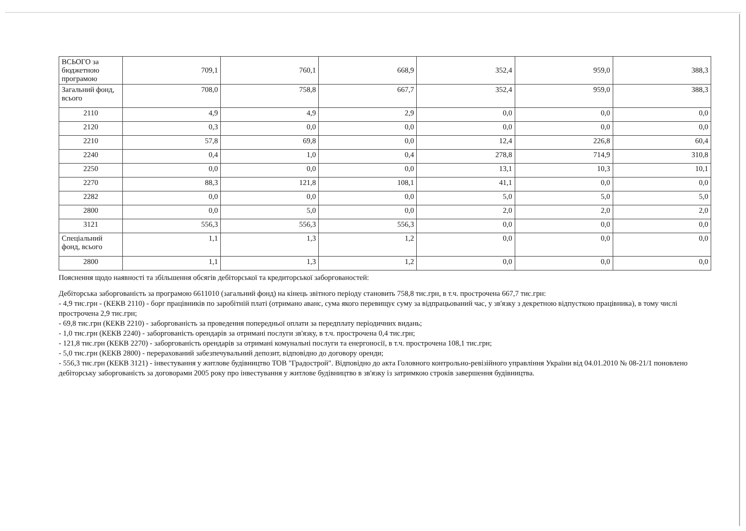| ВСЬОГО за бюджетною програмою | 709,1 | 760,1 | 668,9 | 352,4 | 959,0 | 388,3 |
| Загальний фонд, всього | 708,0 | 758,8 | 667,7 | 352,4 | 959,0 | 388,3 |
| 2110 | 4,9 | 4,9 | 2,9 | 0,0 | 0,0 | 0,0 |
| 2120 | 0,3 | 0,0 | 0,0 | 0,0 | 0,0 | 0,0 |
| 2210 | 57,8 | 69,8 | 0,0 | 12,4 | 226,8 | 60,4 |
| 2240 | 0,4 | 1,0 | 0,4 | 278,8 | 714,9 | 310,8 |
| 2250 | 0,0 | 0,0 | 0,0 | 13,1 | 10,3 | 10,1 |
| 2270 | 88,3 | 121,8 | 108,1 | 41,1 | 0,0 | 0,0 |
| 2282 | 0,0 | 0,0 | 0,0 | 5,0 | 5,0 | 5,0 |
| 2800 | 0,0 | 5,0 | 0,0 | 2,0 | 2,0 | 2,0 |
| 3121 | 556,3 | 556,3 | 556,3 | 0,0 | 0,0 | 0,0 |
| Спеціальний фонд, всього | 1,1 | 1,3 | 1,2 | 0,0 | 0,0 | 0,0 |
| 2800 | 1,1 | 1,3 | 1,2 | 0,0 | 0,0 | 0,0 |
Пояснення щодо наявності та збільшення обсягів дебіторської та кредиторської заборгованостей:
Дебіторська заборгованість за програмою 6611010 (загальний фонд) на кінець звітного періоду становить 758,8 тис.грн, в т.ч. прострочена 667,7 тис.грн:
- 4,9 тис.грн - (КЕКВ 2110) - борг працівників по заробітній платі (отримано аванс, сума якого перевищує суму за відпрацьований час, у зв'язку з декретною відпусткою працівника), в тому числі прострочена 2,9 тис.грн;
- 69,8 тис.грн (КЕКВ 2210) - заборгованість за проведення попередньої оплати за передплату періодичних видань;
- 1,0 тис.грн (КЕКВ 2240) - заборгованість орендарів за отримані послуги зв'язку, в т.ч. прострочена 0,4 тис.грн;
- 121,8 тис.грн (КЕКВ 2270) - заборгованість орендарів за отримані комунальні послуги та енергоносії, в т.ч. прострочена 108,1 тис.грн;
- 5,0 тис.грн (КЕКВ 2800) - перерахований забезпечувальний депозит, відповідно до договору оренди;
- 556,3 тис.грн (КЕКВ 3121) - інвестування у житлове будівництво ТОВ "Градострой". Відповідно до акта Головного контрольно-ревізійного управління України від 04.01.2010 № 08-21/1 поновлено дебіторську заборгованість за договорами 2005 року про інвестування у житлове будівництво в зв'язку із затримкою строків завершення будівництва.